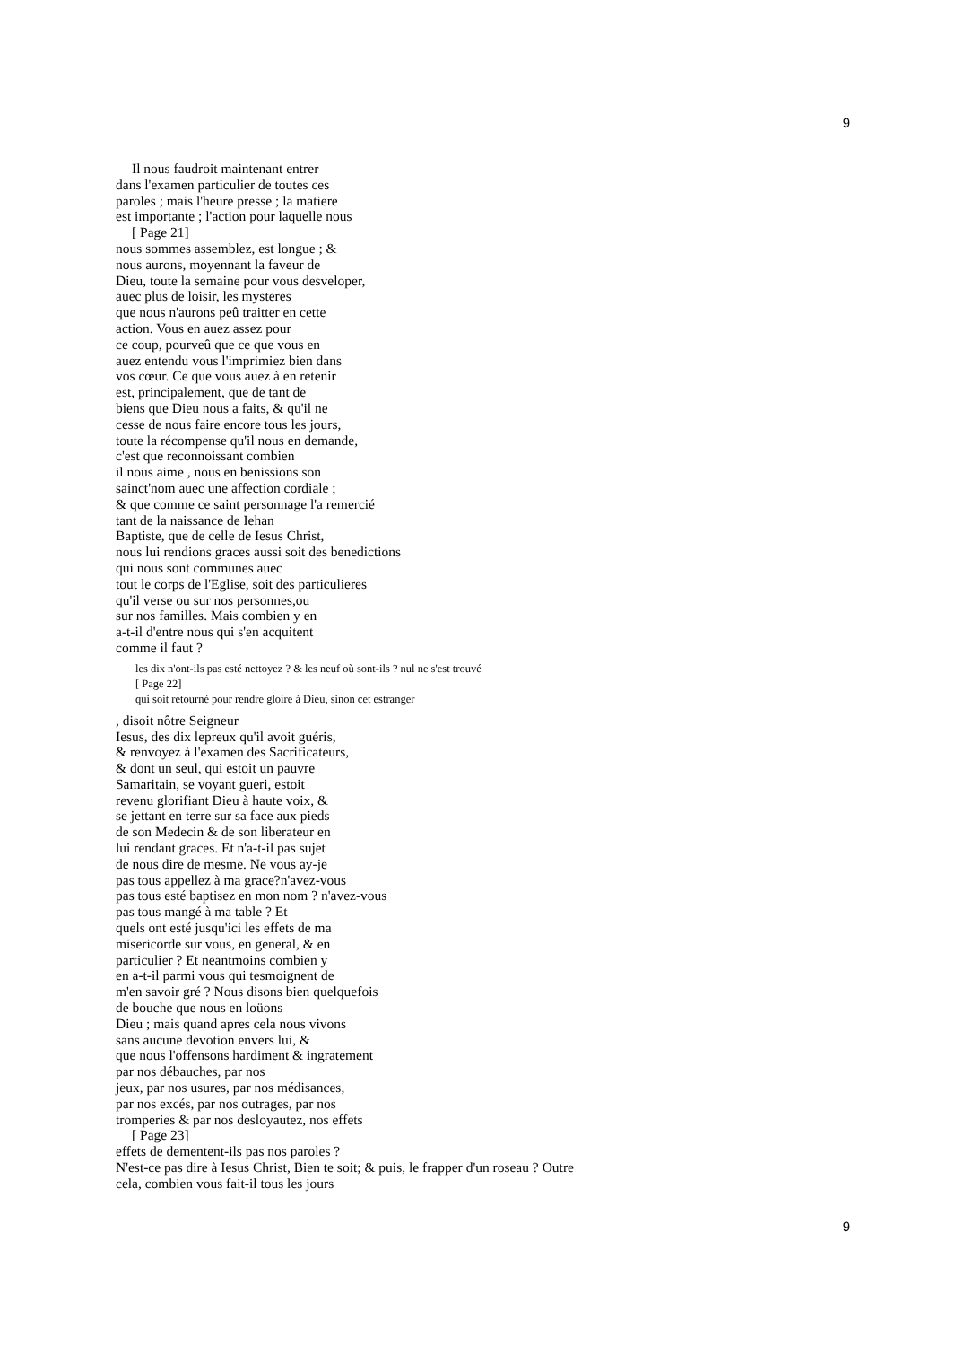9
Il nous faudroit maintenant entrer
dans l'examen particulier de toutes ces
paroles ; mais l'heure presse ; la matiere
est importante ; l'action pour laquelle nous
[ Page 21]
nous sommes assemblez, est longue ; &
nous aurons, moyennant la faveur de
Dieu, toute la semaine pour vous desveloper,
auec plus de loisir, les mysteres
que nous n'aurons peû traitter en cette
action. Vous en auez assez pour
ce coup, pourveû que ce que vous en
auez entendu vous l'imprimiez bien dans
vos cœur. Ce que vous auez à en retenir
est, principalement, que de tant de
biens que Dieu nous a faits, & qu'il ne
cesse de nous faire encore tous les jours,
toute la récompense qu'il nous en demande,
c'est que reconnoissant combien
il nous aime , nous en benissions son
sainct'nom auec une affection cordiale ;
& que comme ce saint personnage l'a remercié
tant de la naissance de Iehan
Baptiste, que de celle de Iesus Christ,
nous lui rendions graces aussi soit des benedictions
qui nous sont communes auec
tout le corps de l'Eglise, soit des particulieres
qu'il verse ou sur nos personnes,ou
sur nos familles. Mais combien y en
a-t-il d'entre nous qui s'en acquitent
comme il faut ?
les dix n'ont-ils pas esté nettoyez ? & les neuf où sont-ils ? nul ne s'est trouvé
[ Page 22]
qui soit retourné pour rendre gloire à Dieu, sinon cet estranger
, disoit nôtre Seigneur
Iesus, des dix lepreux qu'il avoit guéris,
& renvoyez à l'examen des Sacrificateurs,
& dont un seul, qui estoit un pauvre
Samaritain, se voyant gueri, estoit
revenu glorifiant Dieu à haute voix, &
se jettant en terre sur sa face aux pieds
de son Medecin & de son liberateur en
lui rendant graces. Et n'a-t-il pas sujet
de nous dire de mesme. Ne vous ay-je
pas tous appellez à ma grace?n'avez-vous
pas tous esté baptisez en mon nom ? n'avez-vous
pas tous mangé à ma table ? Et
quels ont esté jusqu'ici les effets de ma
misericorde sur vous, en general, & en
particulier ? Et neantmoins combien y
en a-t-il parmi vous qui tesmoignent de
m'en savoir gré ? Nous disons bien quelquefois
de bouche que nous en loüons
Dieu ; mais quand apres cela nous vivons
sans aucune devotion envers lui, &
que nous l'offensons hardiment & ingratement
par nos débauches, par nos
jeux, par nos usures, par nos médisances,
par nos excés, par nos outrages, par nos
tromperies & par nos desloyautez, nos effets
[ Page 23]
effets de dementent-ils pas nos paroles ?
N'est-ce pas dire à Iesus Christ, Bien te soit; & puis, le frapper d'un roseau ? Outre
cela, combien vous fait-il tous les jours
9